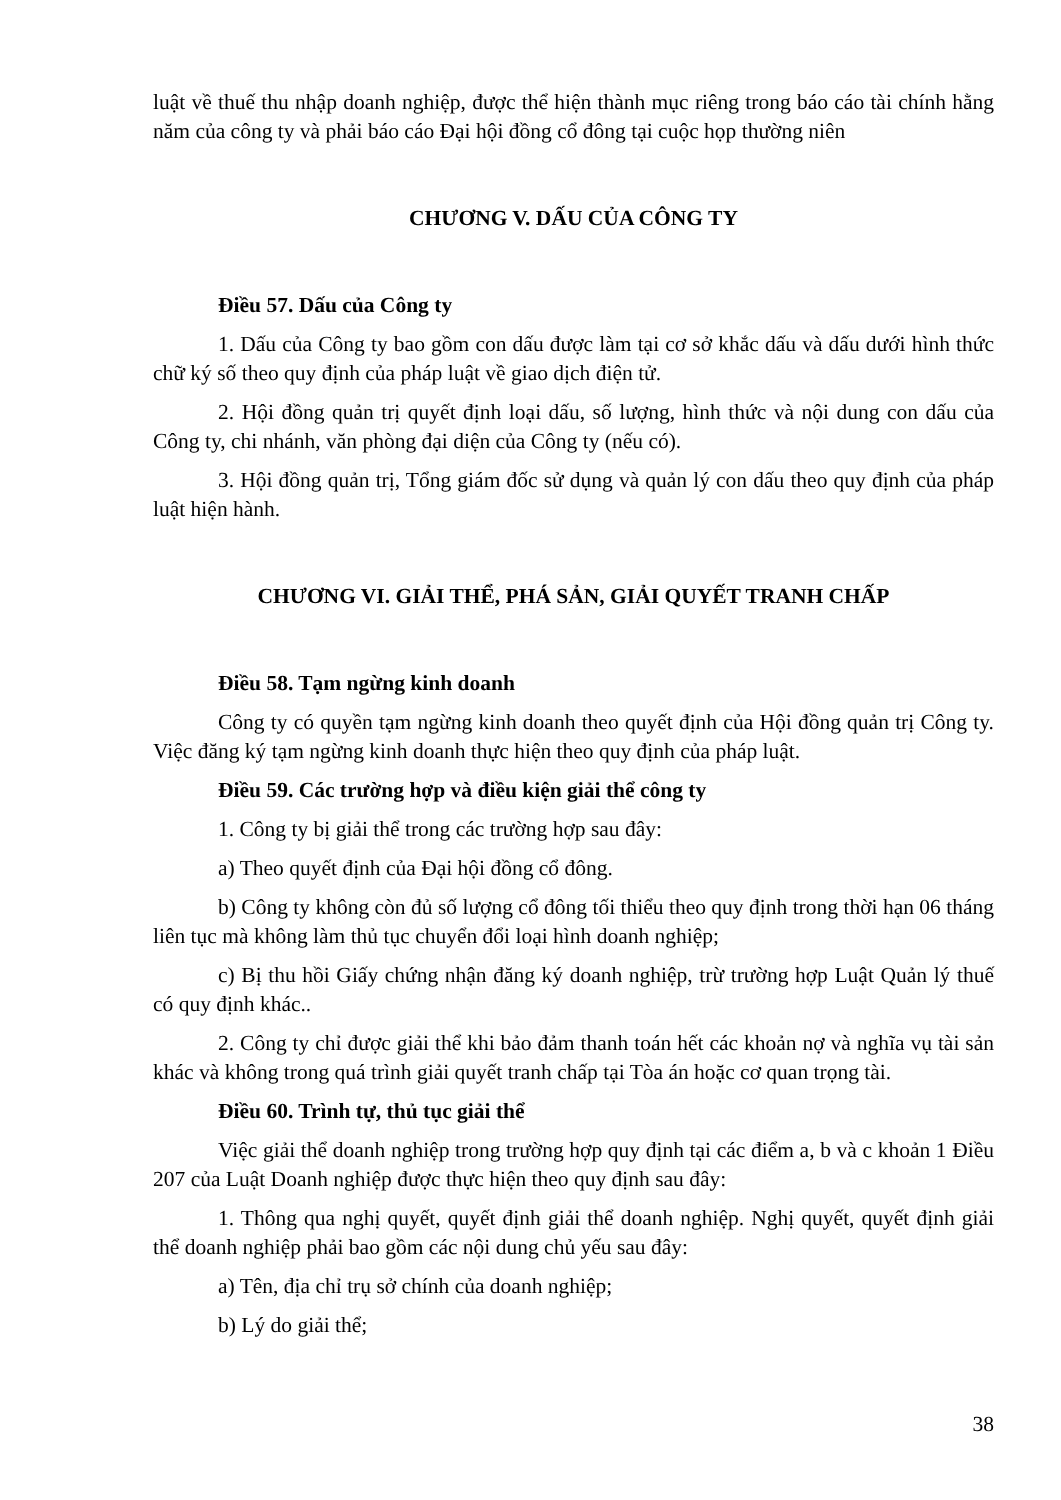luật về thuế thu nhập doanh nghiệp, được thể hiện thành mục riêng trong báo cáo tài chính hằng năm của công ty và phải báo cáo Đại hội đồng cổ đông tại cuộc họp thường niên
CHƯƠNG V. DẤU CỦA CÔNG TY
Điều 57. Dấu của Công ty
1. Dấu của Công ty bao gồm con dấu được làm tại cơ sở khắc dấu và dấu dưới hình thức chữ ký số theo quy định của pháp luật về giao dịch điện tử.
2. Hội đồng quản trị quyết định loại dấu, số lượng, hình thức và nội dung con dấu của Công ty, chi nhánh, văn phòng đại diện của Công ty (nếu có).
3. Hội đồng quản trị, Tổng giám đốc sử dụng và quản lý con dấu theo quy định của pháp luật hiện hành.
CHƯƠNG VI. GIẢI THỂ, PHÁ SẢN, GIẢI QUYẾT TRANH CHẤP
Điều 58. Tạm ngừng kinh doanh
Công ty có quyền tạm ngừng kinh doanh theo quyết định của Hội đồng quản trị Công ty. Việc đăng ký tạm ngừng kinh doanh thực hiện theo quy định của pháp luật.
Điều 59. Các trường hợp và điều kiện giải thể công ty
1. Công ty bị giải thể trong các trường hợp sau đây:
a) Theo quyết định của Đại hội đồng cổ đông.
b) Công ty không còn đủ số lượng cổ đông tối thiểu theo quy định trong thời hạn 06 tháng liên tục mà không làm thủ tục chuyển đổi loại hình doanh nghiệp;
c) Bị thu hồi Giấy chứng nhận đăng ký doanh nghiệp, trừ trường hợp Luật Quản lý thuế có quy định khác..
2. Công ty chỉ được giải thể khi bảo đảm thanh toán hết các khoản nợ và nghĩa vụ tài sản khác và không trong quá trình giải quyết tranh chấp tại Tòa án hoặc cơ quan trọng tài.
Điều 60. Trình tự, thủ tục giải thể
Việc giải thể doanh nghiệp trong trường hợp quy định tại các điểm a, b và c khoản 1 Điều 207 của Luật Doanh nghiệp được thực hiện theo quy định sau đây:
1. Thông qua nghị quyết, quyết định giải thể doanh nghiệp. Nghị quyết, quyết định giải thể doanh nghiệp phải bao gồm các nội dung chủ yếu sau đây:
a) Tên, địa chỉ trụ sở chính của doanh nghiệp;
b) Lý do giải thể;
38